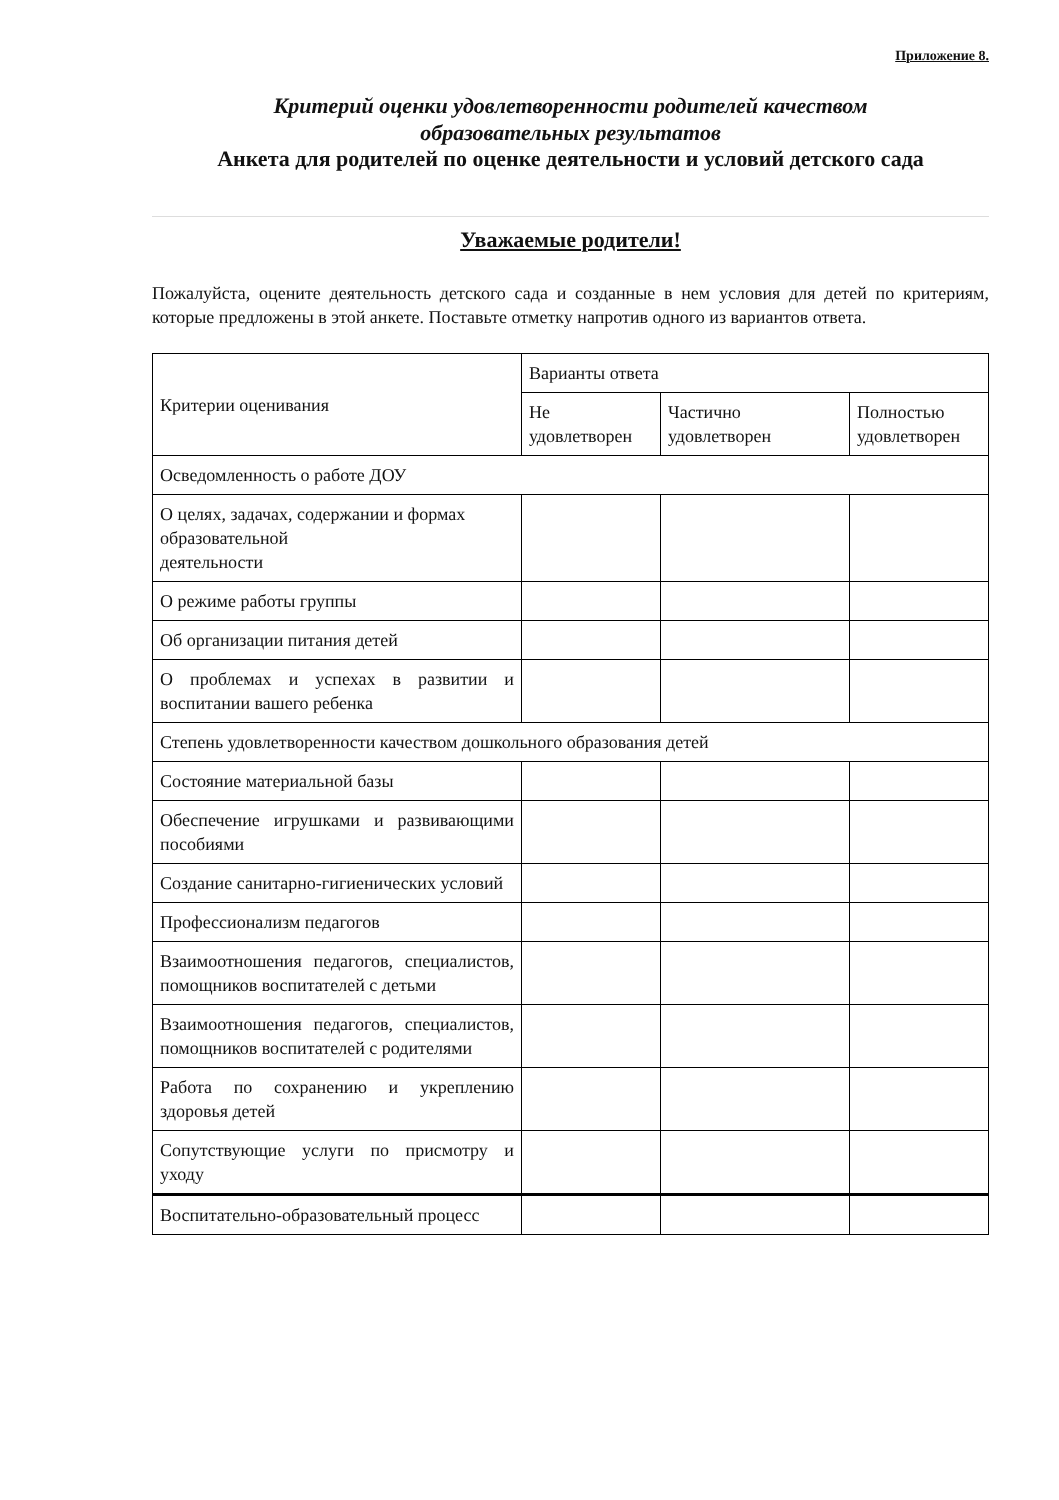Приложение 8.
Критерий оценки удовлетворенности родителей качеством
образовательных результатов
Анкета для родителей по оценке деятельности и условий детского сада
Уважаемые родители!
Пожалуйста, оцените деятельность детского сада и созданные в нем условия для детей по критериям, которые предложены в этой анкете. Поставьте отметку напротив одного из вариантов ответа.
| Критерии оценивания | Варианты ответа | | |
| --- | --- | --- | --- |
| | Не удовлетворен | Частично удовлетворен | Полностью удовлетворен |
| Осведомленность о работе ДОУ | | | |
| О целях, задачах, содержании и формах образовательной деятельности | | | |
| О режиме работы группы | | | |
| Об организации питания детей | | | |
| О проблемах и успехах в развитии и воспитании вашего ребенка | | | |
| Степень удовлетворенности качеством дошкольного образования детей | | | |
| Состояние материальной базы | | | |
| Обеспечение игрушками и развивающими пособиями | | | |
| Создание санитарно-гигиенических условий | | | |
| Профессионализм педагогов | | | |
| Взаимоотношения педагогов, специалистов, помощников воспитателей с детьми | | | |
| Взаимоотношения педагогов, специалистов, помощников воспитателей с родителями | | | |
| Работа по сохранению и укреплению здоровья детей | | | |
| Сопутствующие услуги по присмотру и уходу | | | |
| Воспитательно-образовательный процесс | | | |